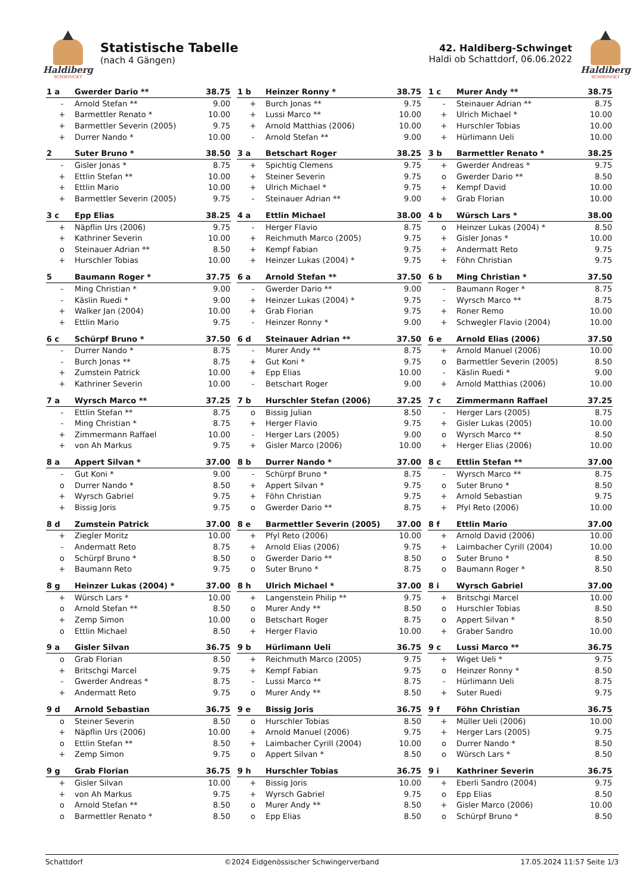Haldiberg
SCHWINGET
Statistische Tabelle
(nach 4 Gängen)
42. Haldiberg-Schwinget
Haldi ob Schattdorf, 06.06.2022
Haldiberg
SCHWINGET
| 1 a | Gwerder Dario ** | 38.75 |
| --- | --- | --- |
| - | Arnold Stefan ** | 9.00 |
| + | Barmettler Renato * | 10.00 |
| + | Barmettler Severin (2005) | 9.75 |
| + | Durrer Nando * | 10.00 |
| 1 b | Heinzer Ronny * | 38.75 |
| --- | --- | --- |
| + | Burch Jonas ** | 9.75 |
| + | Lussi Marco ** | 10.00 |
| + | Arnold Matthias (2006) | 10.00 |
| - | Arnold Stefan ** | 9.00 |
| 1 c | Murer Andy ** | 38.75 |
| --- | --- | --- |
| - | Steinauer Adrian ** | 8.75 |
| + | Ulrich Michael * | 10.00 |
| + | Hurschler Tobias | 10.00 |
| + | Hürlimann Ueli | 10.00 |
| 2 | Suter Bruno * | 38.50 |
| --- | --- | --- |
| - | Gisler Jonas * | 8.75 |
| + | Ettlin Stefan ** | 10.00 |
| + | Ettlin Mario | 10.00 |
| + | Barmettler Severin (2005) | 9.75 |
| 3 a | Betschart Roger | 38.25 |
| --- | --- | --- |
| + | Spichtig Clemens | 9.75 |
| + | Steiner Severin | 9.75 |
| + | Ulrich Michael * | 9.75 |
| - | Steinauer Adrian ** | 9.00 |
| 3 b | Barmettler Renato * | 38.25 |
| --- | --- | --- |
| + | Gwerder Andreas * | 9.75 |
| o | Gwerder Dario ** | 8.50 |
| + | Kempf David | 10.00 |
| + | Grab Florian | 10.00 |
| 3 c | Epp Elias | 38.25 |
| --- | --- | --- |
| + | Näpflin Urs (2006) | 9.75 |
| + | Kathriner Severin | 10.00 |
| o | Steinauer Adrian ** | 8.50 |
| + | Hurschler Tobias | 10.00 |
| 4 a | Ettlin Michael | 38.00 |
| --- | --- | --- |
| - | Herger Flavio | 8.75 |
| + | Reichmuth Marco (2005) | 9.75 |
| + | Kempf Fabian | 9.75 |
| + | Heinzer Lukas (2004) * | 9.75 |
| 4 b | Würsch Lars * | 38.00 |
| --- | --- | --- |
| o | Heinzer Lukas (2004) * | 8.50 |
| + | Gisler Jonas * | 10.00 |
| + | Andermatt Reto | 9.75 |
| + | Föhn Christian | 9.75 |
| 5 | Baumann Roger * | 37.75 |
| --- | --- | --- |
| - | Ming Christian * | 9.00 |
| - | Käslin Ruedi * | 9.00 |
| + | Walker Jan (2004) | 10.00 |
| + | Ettlin Mario | 9.75 |
| 6 a | Arnold Stefan ** | 37.50 |
| --- | --- | --- |
| - | Gwerder Dario ** | 9.00 |
| + | Heinzer Lukas (2004) * | 9.75 |
| + | Grab Florian | 9.75 |
| - | Heinzer Ronny * | 9.00 |
| 6 b | Ming Christian * | 37.50 |
| --- | --- | --- |
| - | Baumann Roger * | 8.75 |
| - | Wyrsch Marco ** | 8.75 |
| + | Roner Remo | 10.00 |
| + | Schwegler Flavio (2004) | 10.00 |
| 6 c | Schürpf Bruno * | 37.50 |
| --- | --- | --- |
| - | Durrer Nando * | 8.75 |
| - | Burch Jonas ** | 8.75 |
| + | Zumstein Patrick | 10.00 |
| + | Kathriner Severin | 10.00 |
| 6 d | Steinauer Adrian ** | 37.50 |
| --- | --- | --- |
| - | Murer Andy ** | 8.75 |
| + | Gut Koni * | 9.75 |
| + | Epp Elias | 10.00 |
| - | Betschart Roger | 9.00 |
| 6 e | Arnold Elias (2006) | 37.50 |
| --- | --- | --- |
| + | Arnold Manuel (2006) | 10.00 |
| o | Barmettler Severin (2005) | 8.50 |
| - | Käslin Ruedi * | 9.00 |
| + | Arnold Matthias (2006) | 10.00 |
| 7 a | Wyrsch Marco ** | 37.25 |
| --- | --- | --- |
| - | Ettlin Stefan ** | 8.75 |
| - | Ming Christian * | 8.75 |
| + | Zimmermann Raffael | 10.00 |
| + | von Ah Markus | 9.75 |
| 7 b | Hurschler Stefan (2006) | 37.25 |
| --- | --- | --- |
| o | Bissig Julian | 8.50 |
| + | Herger Flavio | 9.75 |
| - | Herger Lars (2005) | 9.00 |
| + | Gisler Marco (2006) | 10.00 |
| 7 c | Zimmermann Raffael | 37.25 |
| --- | --- | --- |
| - | Herger Lars (2005) | 8.75 |
| + | Gisler Lukas (2005) | 10.00 |
| o | Wyrsch Marco ** | 8.50 |
| + | Herger Elias (2006) | 10.00 |
| 8 a | Appert Silvan * | 37.00 |
| --- | --- | --- |
| - | Gut Koni * | 9.00 |
| o | Durrer Nando * | 8.50 |
| + | Wyrsch Gabriel | 9.75 |
| + | Bissig Joris | 9.75 |
| 8 b | Durrer Nando * | 37.00 |
| --- | --- | --- |
| - | Schürpf Bruno * | 8.75 |
| + | Appert Silvan * | 9.75 |
| + | Föhn Christian | 9.75 |
| o | Gwerder Dario ** | 8.75 |
| 8 c | Ettlin Stefan ** | 37.00 |
| --- | --- | --- |
| - | Wyrsch Marco ** | 8.75 |
| o | Suter Bruno * | 8.50 |
| + | Arnold Sebastian | 9.75 |
| + | Pfyl Reto (2006) | 10.00 |
| 8 d | Zumstein Patrick | 37.00 |
| --- | --- | --- |
| + | Ziegler Moritz | 10.00 |
| - | Andermatt Reto | 8.75 |
| o | Schürpf Bruno * | 8.50 |
| + | Baumann Reto | 9.75 |
| 8 e | Barmettler Severin (2005) | 37.00 |
| --- | --- | --- |
| + | Pfyl Reto (2006) | 10.00 |
| + | Arnold Elias (2006) | 9.75 |
| o | Gwerder Dario ** | 8.50 |
| o | Suter Bruno * | 8.75 |
| 8 f | Ettlin Mario | 37.00 |
| --- | --- | --- |
| + | Arnold David (2006) | 10.00 |
| + | Laimbacher Cyrill (2004) | 10.00 |
| o | Suter Bruno * | 8.50 |
| o | Baumann Roger * | 8.50 |
| 8 g | Heinzer Lukas (2004) * | 37.00 |
| --- | --- | --- |
| + | Würsch Lars * | 10.00 |
| o | Arnold Stefan ** | 8.50 |
| + | Zemp Simon | 10.00 |
| o | Ettlin Michael | 8.50 |
| 8 h | Ulrich Michael * | 37.00 |
| --- | --- | --- |
| + | Langenstein Philip ** | 9.75 |
| o | Murer Andy ** | 8.50 |
| o | Betschart Roger | 8.75 |
| + | Herger Flavio | 10.00 |
| 8 i | Wyrsch Gabriel | 37.00 |
| --- | --- | --- |
| + | Britschgi Marcel | 10.00 |
| o | Hurschler Tobias | 8.50 |
| o | Appert Silvan * | 8.50 |
| + | Graber Sandro | 10.00 |
| 9 a | Gisler Silvan | 36.75 |
| --- | --- | --- |
| o | Grab Florian | 8.50 |
| + | Britschgi Marcel | 9.75 |
| - | Gwerder Andreas * | 8.75 |
| + | Andermatt Reto | 9.75 |
| 9 b | Hürlimann Ueli | 36.75 |
| --- | --- | --- |
| + | Reichmuth Marco (2005) | 9.75 |
| + | Kempf Fabian | 9.75 |
| - | Lussi Marco ** | 8.75 |
| o | Murer Andy ** | 8.50 |
| 9 c | Lussi Marco ** | 36.75 |
| --- | --- | --- |
| + | Wiget Ueli * | 9.75 |
| o | Heinzer Ronny * | 8.50 |
| - | Hürlimann Ueli | 8.75 |
| + | Suter Ruedi | 9.75 |
| 9 d | Arnold Sebastian | 36.75 |
| --- | --- | --- |
| o | Steiner Severin | 8.50 |
| + | Näpflin Urs (2006) | 10.00 |
| o | Ettlin Stefan ** | 8.50 |
| + | Zemp Simon | 9.75 |
| 9 e | Bissig Joris | 36.75 |
| --- | --- | --- |
| o | Hurschler Tobias | 8.50 |
| + | Arnold Manuel (2006) | 9.75 |
| + | Laimbacher Cyrill (2004) | 10.00 |
| o | Appert Silvan * | 8.50 |
| 9 f | Föhn Christian | 36.75 |
| --- | --- | --- |
| + | Müller Ueli (2006) | 10.00 |
| + | Herger Lars (2005) | 9.75 |
| o | Durrer Nando * | 8.50 |
| o | Würsch Lars * | 8.50 |
| 9 g | Grab Florian | 36.75 |
| --- | --- | --- |
| + | Gisler Silvan | 10.00 |
| + | von Ah Markus | 9.75 |
| o | Arnold Stefan ** | 8.50 |
| o | Barmettler Renato * | 8.50 |
| 9 h | Hurschler Tobias | 36.75 |
| --- | --- | --- |
| + | Bissig Joris | 10.00 |
| + | Wyrsch Gabriel | 9.75 |
| o | Murer Andy ** | 8.50 |
| o | Epp Elias | 8.50 |
| 9 i | Kathriner Severin | 36.75 |
| --- | --- | --- |
| + | Eberli Sandro (2004) | 9.75 |
| o | Epp Elias | 8.50 |
| + | Gisler Marco (2006) | 10.00 |
| o | Schürpf Bruno * | 8.50 |
Schattdorf ©2024 Eidgenössischer Schwingerverband 17.05.2024 11:57 Seite 1/3